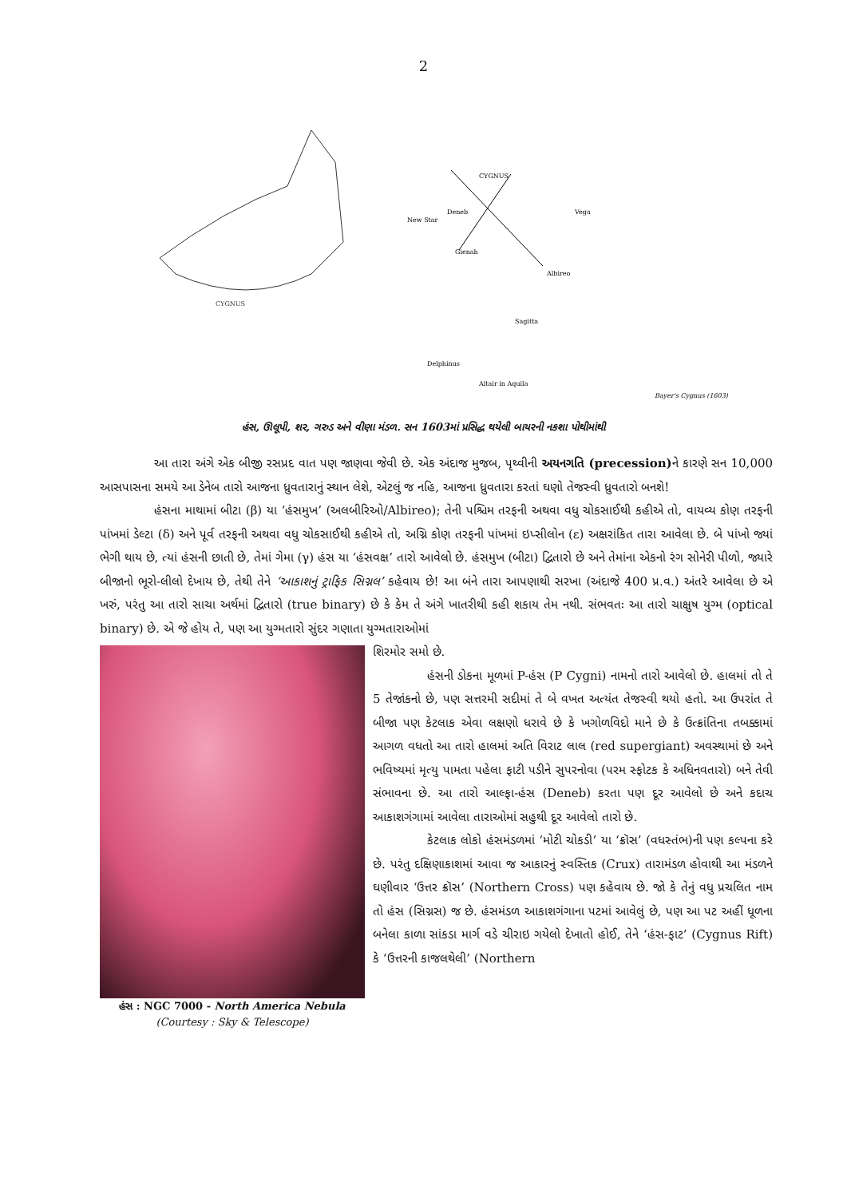2
CYGNUS
CYGNUS
Deneb
Albireo
Vega
Sagitta
Delphinus
Altair in Aquila
New Star
Gienah
Bayer's Cygnus (1603)
હંસ, ઊલૂપી, શર, ગરુડ અને વીણા મંડળ. સન 1603માં પ્રસિદ્ધ થયેલી બાયરની નકશા પોથીમાંથી
આ તારા અંગે એક બીજી રસપ્રદ વાત પણ જાણવા જેવી છે. એક અંદાજ મુજબ, પૃથ્વીની અયનગતિ (precession) ને કારણે સન 10,000 આસપાસના સમયે આ ડેનેબ તારો આજના ધ્રુવતારાનું સ્થાન લેશે, એટલું જ નહિ, આજના ધ્રુવતારા કરતાં ઘણો તેજસ્વી ધ્રુવતારો બનશે!
હંસના માથામાં બીટા (β) યા ‘હંસમુખ’ (અલબીરિઓ/Albireo); તેની પશ્ચિમ તરફની અથવા વધુ ચોકસાઈથી કહીએ તો, વાયવ્ય કોણ તરફની પાંખમાં ડેલ્ટા (δ) અને પૂર્વ તરફની અથવા વધુ ચોકસાઈથી કહીએ તો, અગ્નિ કોણ તરફની પાંખમાં ઇપ્સીલોન (ε) અક્ષરાંકિત તારા આવેલા છે. બે પાંખો જ્યાં ભેગી થાય છે, ત્યાં હંસની છાતી છે, તેમાં ગેમા (γ) હંસ યા ‘હંસવક્ષ’ તારો આવેલો છે. હંસમુખ (બીટા) દ્વિતારો છે અને તેમાંના એકનો રંગ સોનેરી પીળો, જ્યારે બીજાનો ભૂરો-લીલો દેખાય છે, તેથી તેને ‘આકાશનું ટ્રાફિક સિગ્નલ’ કહેવાય છે! આ બંને તારા આપણાથી સરખા (અંદાજે 400 પ્ર.વ.) અંતરે આવેલા છે એ ખરું, પરંતુ આ તારો સાચા અર્થમાં દ્વિતારો (true binary) છે કે કેમ તે અંગે ખાતરીથી કહી શકાય તેમ નથી. સંભવતઃ આ તારો ચાક્ષુષ યુગ્મ (optical binary) છે. એ જે હોય તે, પણ આ યુગ્મતારો સુંદર ગણાતા યુગ્મતારાઓમાં
હંસ : NGC 7000 - North America Nebula
(Courtesy : Sky & Telescope)
શિરમોર સમો છે.
હંસની ડોકના મૂળમાં P-હંસ (P Cygni) નામનો તારો આવેલો છે. હાલમાં તો તે 5 તેજાંકનો છે, પણ સત્તરમી સદીમાં તે બે વખત અત્યંત તેજસ્વી થયો હતો. આ ઉપરાંત તે બીજા પણ કેટલાક એવા લક્ષણો ધરાવે છે કે ખગોળવિદો માને છે કે ઉત્ક્રાંતિના તબક્કામાં આગળ વધતો આ તારો હાલમાં અતિ વિરાટ લાલ (red supergiant) અવસ્થામાં છે અને ભવિષ્યમાં મૃત્યુ પામતા પહેલા ફાટી પડીને સુપરનોવા (પરમ સ્ફોટક કે અધિનવતારો) બને તેવી સંભાવના છે. આ તારો આલ્ફા-હંસ (Deneb) કરતા પણ દૂર આવેલો છે અને કદાચ આકાશગંગામાં આવેલા તારાઓમાં સહુથી દૂર આવેલો તારો છે.
કેટલાક લોકો હંસમંડળમાં ‘મોટી ચોકડી’ યા ‘ક્રૉસ’ (વધસ્તંભ)ની પણ કલ્પના કરે છે. પરંતુ દક્ષિણાકાશમાં આવા જ આકારનું સ્વસ્તિક (Crux) તારામંડળ હોવાથી આ મંડળને ઘણીવાર ‘ઉત્તર ક્રૉસ’ (Northern Cross) પણ કહેવાય છે. જો કે તેનું વધુ પ્રચલિત નામ તો હંસ (સિગ્નસ) જ છે. હંસમંડળ આકાશગંગાના પટમાં આવેલું છે, પણ આ પટ અહીં ધૂળના બનેલા કાળા સાંકડા માર્ગ વડે ચીરાઇ ગયેલો દેખાતો હોઈ, તેને ‘હંસ-ફાટ’ (Cygnus Rift) કે ‘ઉત્તરની કાજલથેલી’ (Northern